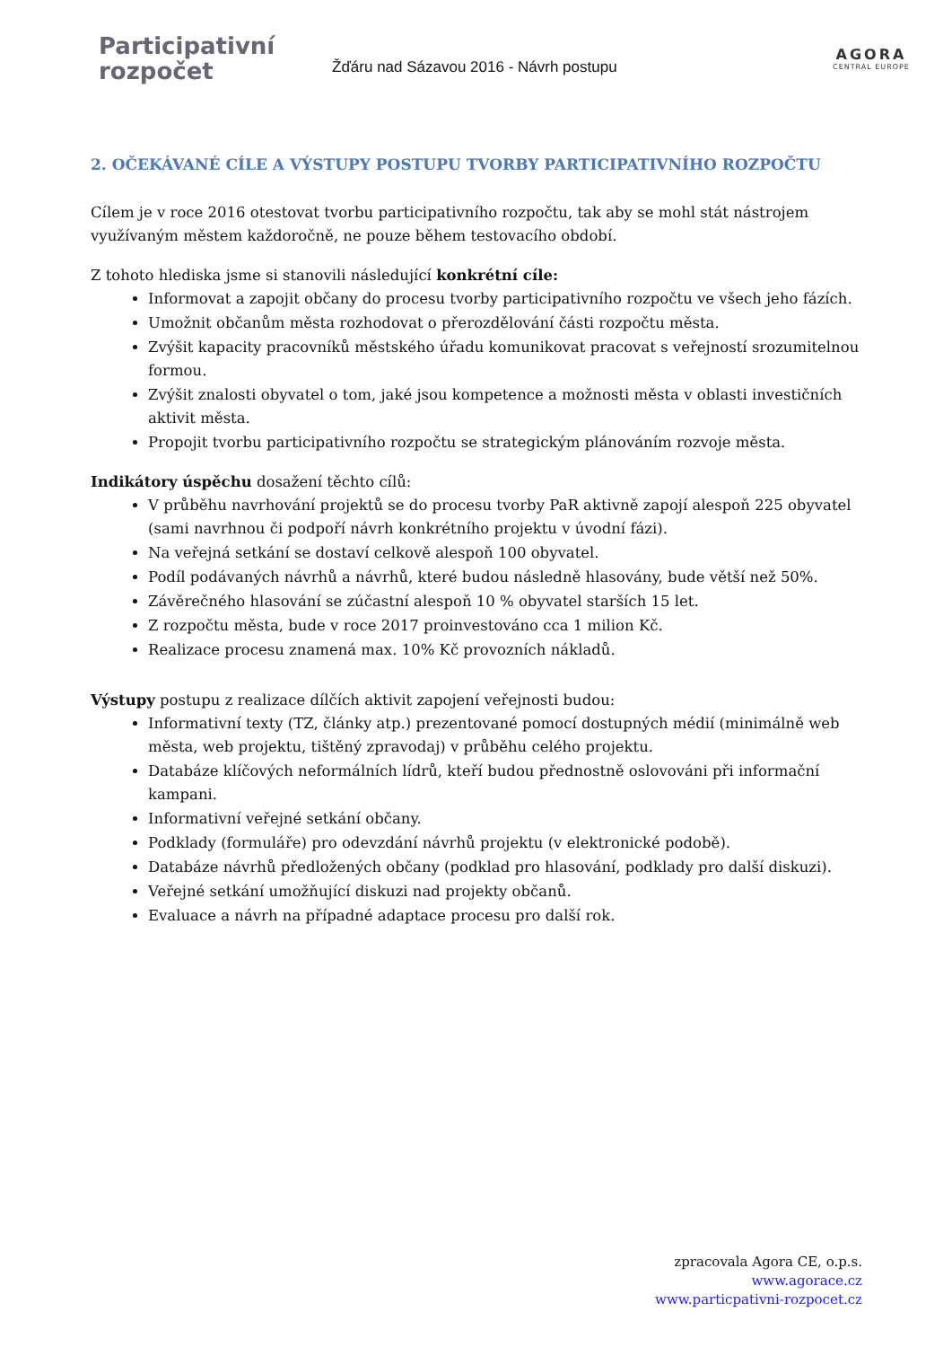Participativní
rozpočet
Žďáru nad Sázavou 2016 - Návrh postupu
AGORA
CENTRAL EUROPE
2. OČEKÁVANÉ CÍLE A VÝSTUPY POSTUPU TVORBY PARTICIPATIVNÍHO ROZPOČTU
Cílem je v roce 2016 otestovat tvorbu participativního rozpočtu, tak aby se mohl stát nástrojem využívaným městem každoročně, ne pouze během testovacího období.
Z tohoto hlediska jsme si stanovili následující konkrétní cíle:
Informovat a zapojit občany do procesu tvorby participativního rozpočtu ve všech jeho fázích.
Umožnit občanům města rozhodovat o přerozdělování části rozpočtu města.
Zvýšit kapacity pracovníků městského úřadu komunikovat pracovat s veřejností srozumitelnou formou.
Zvýšit znalosti obyvatel o tom, jaké jsou kompetence a možnosti města v oblasti investičních aktivit města.
Propojit tvorbu participativního rozpočtu se strategickým plánováním rozvoje města.
Indikátory úspěchu dosažení těchto cílů:
V průběhu navrhování projektů se do procesu tvorby PaR aktivně zapojí alespoň 225 obyvatel (sami navrhnou či podpoří návrh konkrétního projektu v úvodní fázi).
Na veřejná setkání se dostaví celkově alespoň 100 obyvatel.
Podíl podávaných návrhů a návrhů, které budou následně hlasovány, bude větší než 50%.
Závěrečného hlasování se zúčastní alespoň 10 % obyvatel starších 15 let.
Z rozpočtu města, bude v roce 2017 proinvestováno cca 1 milion Kč.
Realizace procesu znamená max. 10% Kč provozních nákladů.
Výstupy postupu z realizace dílčích aktivit zapojení veřejnosti budou:
Informativní texty (TZ, články atp.) prezentované pomocí dostupných médií (minimálně web města, web projektu, tištěný zpravodaj) v průběhu celého projektu.
Databáze klíčových neformálních lídrů, kteří budou přednostně oslovováni při informační kampani.
Informativní veřejné setkání občany.
Podklady (formuláře) pro odevzdání návrhů projektu (v elektronické podobě).
Databáze návrhů předložených občany (podklad pro hlasování, podklady pro další diskuzi).
Veřejné setkání umožňující diskuzi nad projekty občanů.
Evaluace a návrh na případné adaptace procesu pro další rok.
zpracovala Agora CE, o.p.s.
www.agorace.cz
www.particpativni-rozpocet.cz